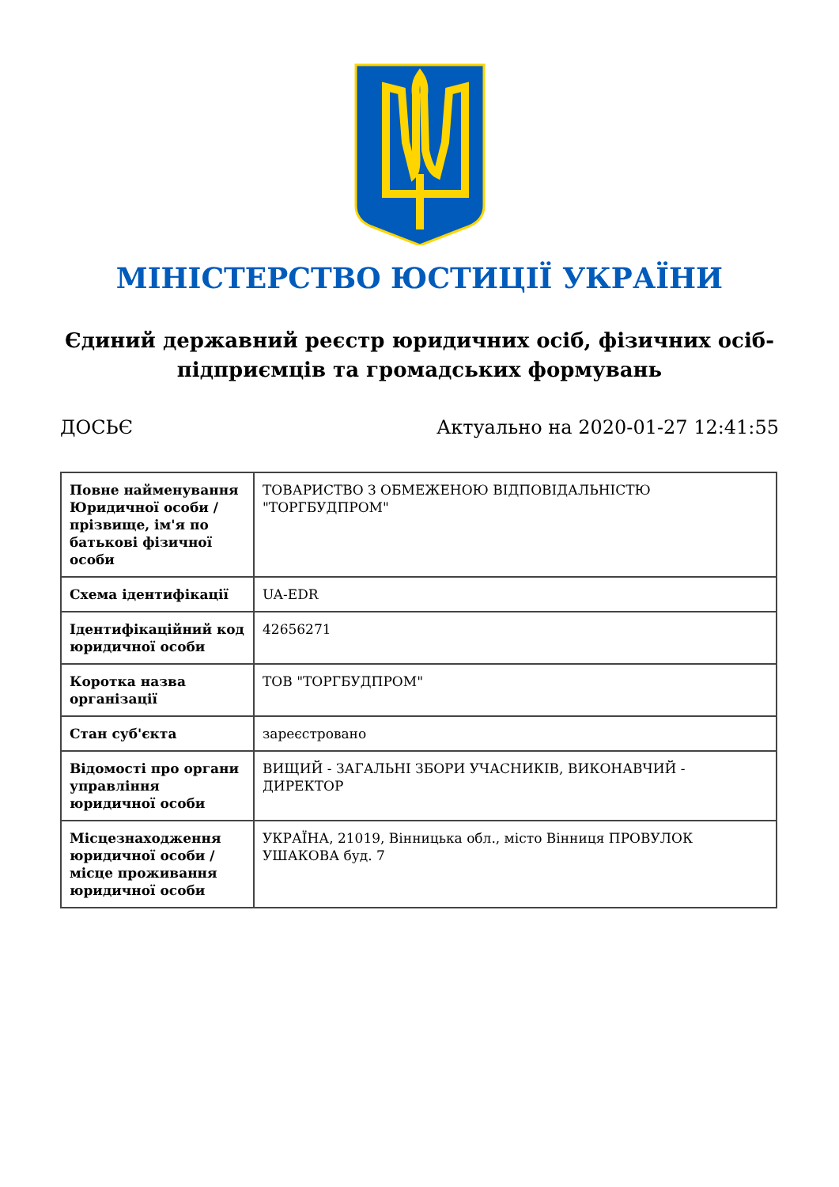МІНІСТЕРСТВО ЮСТИЦІЇ УКРАЇНИ
Єдиний державний реєстр юридичних осіб, фізичних осіб-підприємців та громадських формувань
ДОСЬЄ Актуально на 2020-01-27 12:41:55
| Повне найменування Юридичної особи / прізвище, ім'я по батькові фізичної особи | ТОВАРИСТВО З ОБМЕЖЕНОЮ ВІДПОВІДАЛЬНІСТЮ "ТОРГБУДПРОМ" |
| Схема ідентифікації | UA-EDR |
| Ідентифікаційний код юридичної особи | 42656271 |
| Коротка назва організації | ТОВ "ТОРГБУДПРОМ" |
| Стан суб'єкта | зареєстровано |
| Відомості про органи управління юридичної особи | ВИЩИЙ - ЗАГАЛЬНІ ЗБОРИ УЧАСНИКІВ, ВИКОНАВЧИЙ - ДИРЕКТОР |
| Місцезнаходження юридичної особи / місце проживання юридичної особи | УКРАЇНА, 21019, Вінницька обл., місто Вінниця ПРОВУЛОК УШАКОВА буд. 7 |